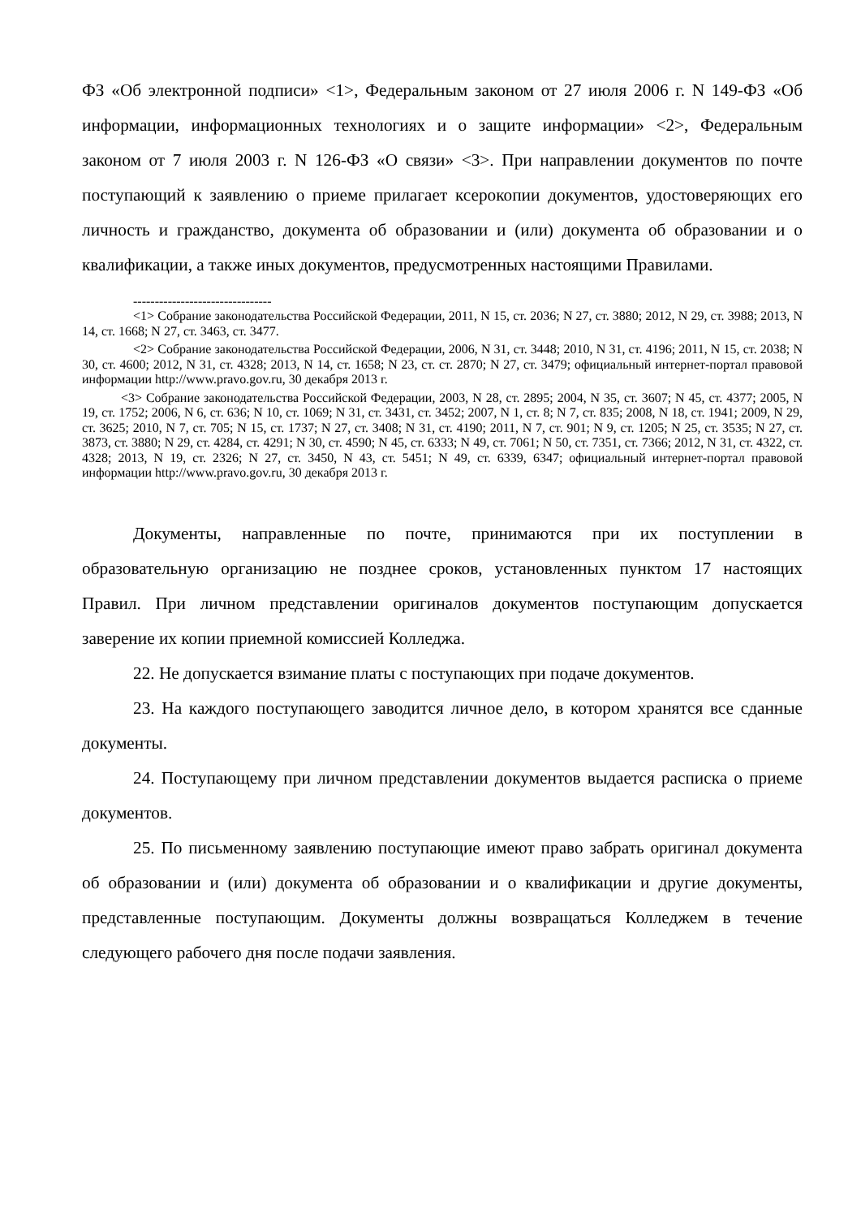ФЗ «Об электронной подписи» <1>, Федеральным законом от 27 июля 2006 г. N 149-ФЗ «Об информации, информационных технологиях и о защите информации» <2>, Федеральным законом от 7 июля 2003 г. N 126-ФЗ «О связи» <3>. При направлении документов по почте поступающий к заявлению о приеме прилагает ксерокопии документов, удостоверяющих его личность и гражданство, документа об образовании и (или) документа об образовании и о квалификации, а также иных документов, предусмотренных настоящими Правилами.
--------------------------------
<1> Собрание законодательства Российской Федерации, 2011, N 15, ст. 2036; N 27, ст. 3880; 2012, N 29, ст. 3988; 2013, N 14, ст. 1668; N 27, ст. 3463, ст. 3477.
<2> Собрание законодательства Российской Федерации, 2006, N 31, ст. 3448; 2010, N 31, ст. 4196; 2011, N 15, ст. 2038; N 30, ст. 4600; 2012, N 31, ст. 4328; 2013, N 14, ст. 1658; N 23, ст. ст. 2870; N 27, ст. 3479; официальный интернет-портал правовой информации http://www.pravo.gov.ru, 30 декабря 2013 г.
<3> Собрание законодательства Российской Федерации, 2003, N 28, ст. 2895; 2004, N 35, ст. 3607; N 45, ст. 4377; 2005, N 19, ст. 1752; 2006, N 6, ст. 636; N 10, ст. 1069; N 31, ст. 3431, ст. 3452; 2007, N 1, ст. 8; N 7, ст. 835; 2008, N 18, ст. 1941; 2009, N 29, ст. 3625; 2010, N 7, ст. 705; N 15, ст. 1737; N 27, ст. 3408; N 31, ст. 4190; 2011, N 7, ст. 901; N 9, ст. 1205; N 25, ст. 3535; N 27, ст. 3873, ст. 3880; N 29, ст. 4284, ст. 4291; N 30, ст. 4590; N 45, ст. 6333; N 49, ст. 7061; N 50, ст. 7351, ст. 7366; 2012, N 31, ст. 4322, ст. 4328; 2013, N 19, ст. 2326; N 27, ст. 3450, N 43, ст. 5451; N 49, ст. 6339, 6347; официальный интернет-портал правовой информации http://www.pravo.gov.ru, 30 декабря 2013 г.
Документы, направленные по почте, принимаются при их поступлении в образовательную организацию не позднее сроков, установленных пунктом 17 настоящих Правил. При личном представлении оригиналов документов поступающим допускается заверение их копии приемной комиссией Колледжа.
22. Не допускается взимание платы с поступающих при подаче документов.
23. На каждого поступающего заводится личное дело, в котором хранятся все сданные документы.
24. Поступающему при личном представлении документов выдается расписка о приеме документов.
25. По письменному заявлению поступающие имеют право забрать оригинал документа об образовании и (или) документа об образовании и о квалификации и другие документы, представленные поступающим. Документы должны возвращаться Колледжем в течение следующего рабочего дня после подачи заявления.